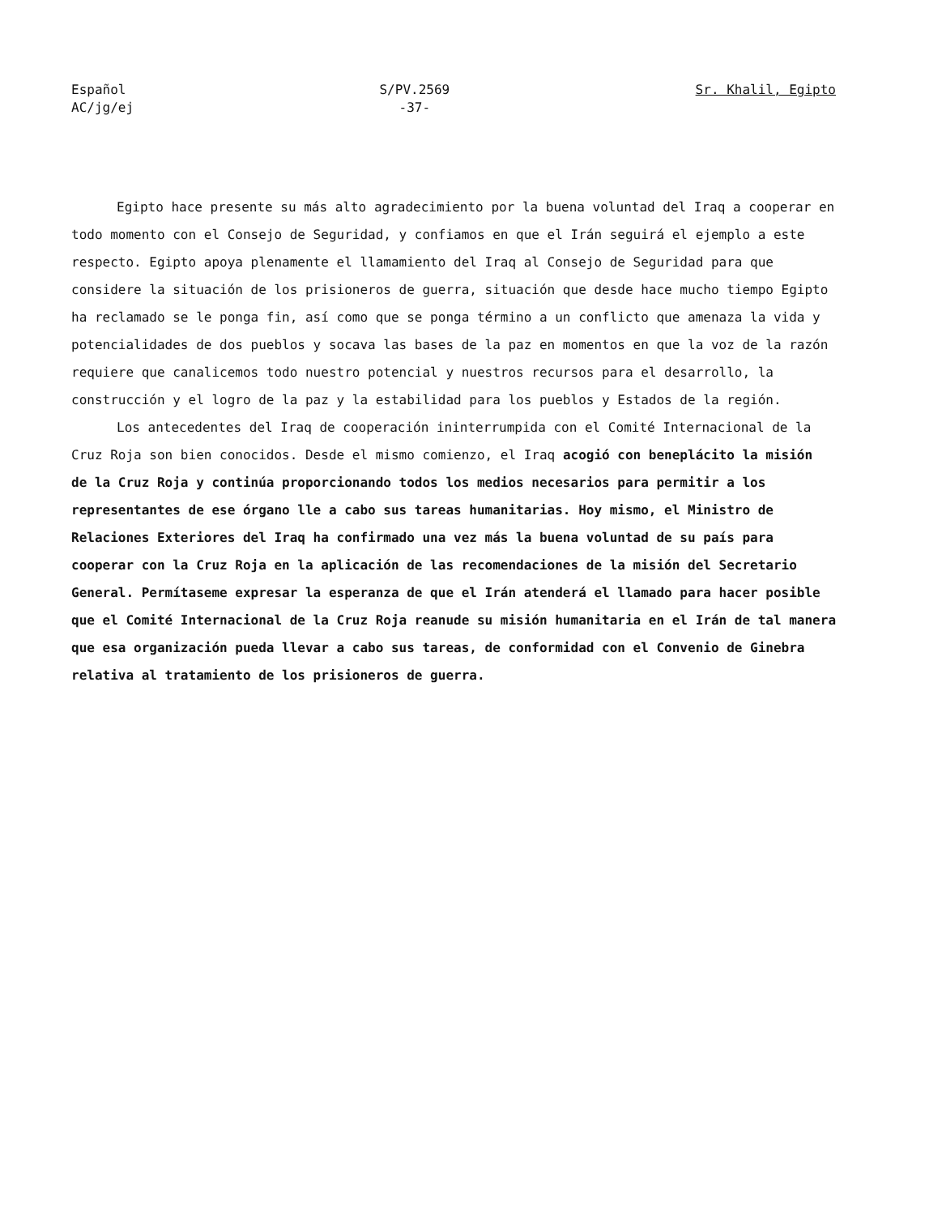Español
AC/jg/ej
S/PV.2569
-37-
Sr. Khalil, Egipto
Egipto hace presente su más alto agradecimiento por la buena voluntad del Iraq a cooperar en todo momento con el Consejo de Seguridad, y confiamos en que el Irán seguirá el ejemplo a este respecto. Egipto apoya plenamente el llamamiento del Iraq al Consejo de Seguridad para que considere la situación de los prisioneros de guerra, situación que desde hace mucho tiempo Egipto ha reclamado se le ponga fin, así como que se ponga término a un conflicto que amenaza la vida y potencialidades de dos pueblos y socava las bases de la paz en momentos en que la voz de la razón requiere que canalicemos todo nuestro potencial y nuestros recursos para el desarrollo, la construcción y el logro de la paz y la estabilidad para los pueblos y Estados de la región.
Los antecedentes del Iraq de cooperación ininterrumpida con el Comité Internacional de la Cruz Roja son bien conocidos. Desde el mismo comienzo, el Iraq acogió con beneplácito la misión de la Cruz Roja y continúa proporcionando todos los medios necesarios para permitir a los representantes de ese órgano lle a cabo sus tareas humanitarias. Hoy mismo, el Ministro de Relaciones Exteriores del Iraq ha confirmado una vez más la buena voluntad de su país para cooperar con la Cruz Roja en la aplicación de las recomendaciones de la misión del Secretario General. Permítaseme expresar la esperanza de que el Irán atenderá el llamado para hacer posible que el Comité Internacional de la Cruz Roja reanude su misión humanitaria en el Irán de tal manera que esa organización pueda llevar a cabo sus tareas, de conformidad con el Convenio de Ginebra relativa al tratamiento de los prisioneros de guerra.